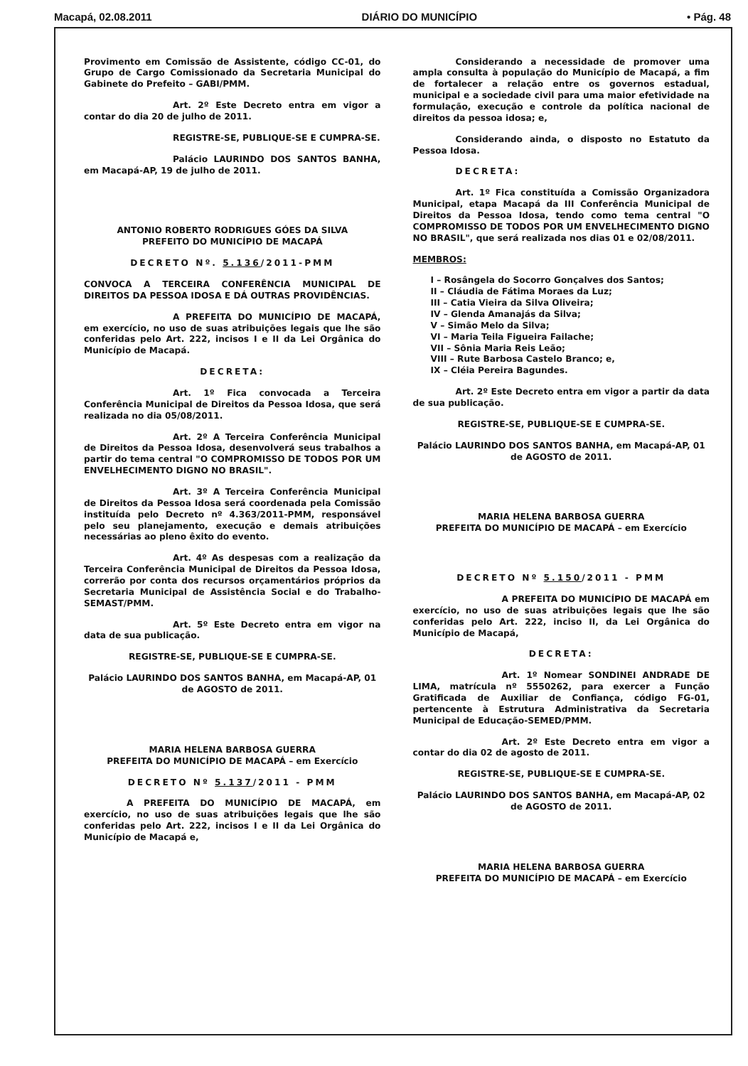Macapá, 02.08.2011 DIÁRIO DO MUNICÍPIO • Pág. 48
Provimento em Comissão de Assistente, código CC-01, do Grupo de Cargo Comissionado da Secretaria Municipal do Gabinete do Prefeito – GABI/PMM.
Art. 2º Este Decreto entra em vigor a contar do dia 20 de julho de 2011.
REGISTRE-SE, PUBLIQUE-SE E CUMPRA-SE.
Palácio LAURINDO DOS SANTOS BANHA, em Macapá-AP, 19 de julho de 2011.
ANTONIO ROBERTO RODRIGUES GÓES DA SILVA
PREFEITO DO MUNICÍPIO DE MACAPÁ
DECRETO Nº. 5.136/2011-PMM
CONVOCA A TERCEIRA CONFERÊNCIA MUNICIPAL DE DIREITOS DA PESSOA IDOSA E DÁ OUTRAS PROVIDÊNCIAS.
A PREFEITA DO MUNICÍPIO DE MACAPÁ, em exercício, no uso de suas atribuições legais que lhe são conferidas pelo Art. 222, incisos I e II da Lei Orgânica do Município de Macapá.
DECRETA:
Art. 1º Fica convocada a Terceira Conferência Municipal de Direitos da Pessoa Idosa, que será realizada no dia 05/08/2011.
Art. 2º A Terceira Conferência Municipal de Direitos da Pessoa Idosa, desenvolverá seus trabalhos a partir do tema central "O COMPROMISSO DE TODOS POR UM ENVELHECIMENTO DIGNO NO BRASIL".
Art. 3º A Terceira Conferência Municipal de Direitos da Pessoa Idosa será coordenada pela Comissão instituída pelo Decreto nº 4.363/2011-PMM, responsável pelo seu planejamento, execução e demais atribuições necessárias ao pleno êxito do evento.
Art. 4º As despesas com a realização da Terceira Conferência Municipal de Direitos da Pessoa Idosa, correrão por conta dos recursos orçamentários próprios da Secretaria Municipal de Assistência Social e do Trabalho-SEMAST/PMM.
Art. 5º Este Decreto entra em vigor na data de sua publicação.
REGISTRE-SE, PUBLIQUE-SE E CUMPRA-SE.
Palácio LAURINDO DOS SANTOS BANHA, em Macapá-AP, 01 de AGOSTO de 2011.
MARIA HELENA BARBOSA GUERRA
PREFEITA DO MUNICÍPIO DE MACAPÁ – em Exercício
DECRETO Nº 5.137/2011 - PMM
A PREFEITA DO MUNICÍPIO DE MACAPÁ, em exercício, no uso de suas atribuições legais que lhe são conferidas pelo Art. 222, incisos I e II da Lei Orgânica do Município de Macapá e,
Considerando a necessidade de promover uma ampla consulta à população do Município de Macapá, a fim de fortalecer a relação entre os governos estadual, municipal e a sociedade civil para uma maior efetividade na formulação, execução e controle da política nacional de direitos da pessoa idosa; e,
Considerando ainda, o disposto no Estatuto da Pessoa Idosa.
DECRETA:
Art. 1º Fica constituída a Comissão Organizadora Municipal, etapa Macapá da III Conferência Municipal de Direitos da Pessoa Idosa, tendo como tema central "O COMPROMISSO DE TODOS POR UM ENVELHECIMENTO DIGNO NO BRASIL", que será realizada nos dias 01 e 02/08/2011.
MEMBROS:
I – Rosângela do Socorro Gonçalves dos Santos;
II – Cláudia de Fátima Moraes da Luz;
III – Catia Vieira da Silva Oliveira;
IV – Glenda Amanajás da Silva;
V – Simão Melo da Silva;
VI – Maria Teila Figueira Failache;
VII – Sônia Maria Reis Leão;
VIII – Rute Barbosa Castelo Branco; e,
IX – Cléia Pereira Bagundes.
Art. 2º Este Decreto entra em vigor a partir da data de sua publicação.
REGISTRE-SE, PUBLIQUE-SE E CUMPRA-SE.
Palácio LAURINDO DOS SANTOS BANHA, em Macapá-AP, 01 de AGOSTO de 2011.
MARIA HELENA BARBOSA GUERRA
PREFEITA DO MUNICÍPIO DE MACAPÁ – em Exercício
DECRETO Nº 5.150/2011 - PMM
A PREFEITA DO MUNICÍPIO DE MACAPÁ em exercício, no uso de suas atribuições legais que lhe são conferidas pelo Art. 222, inciso II, da Lei Orgânica do Município de Macapá,
DECRETA:
Art. 1º Nomear SONDINEI ANDRADE DE LIMA, matrícula nº 5550262, para exercer a Função Gratificada de Auxiliar de Confiança, código FG-01, pertencente à Estrutura Administrativa da Secretaria Municipal de Educação-SEMED/PMM.
Art. 2º Este Decreto entra em vigor a contar do dia 02 de agosto de 2011.
REGISTRE-SE, PUBLIQUE-SE E CUMPRA-SE.
Palácio LAURINDO DOS SANTOS BANHA, em Macapá-AP, 02 de AGOSTO de 2011.
MARIA HELENA BARBOSA GUERRA
PREFEITA DO MUNICÍPIO DE MACAPÁ – em Exercício